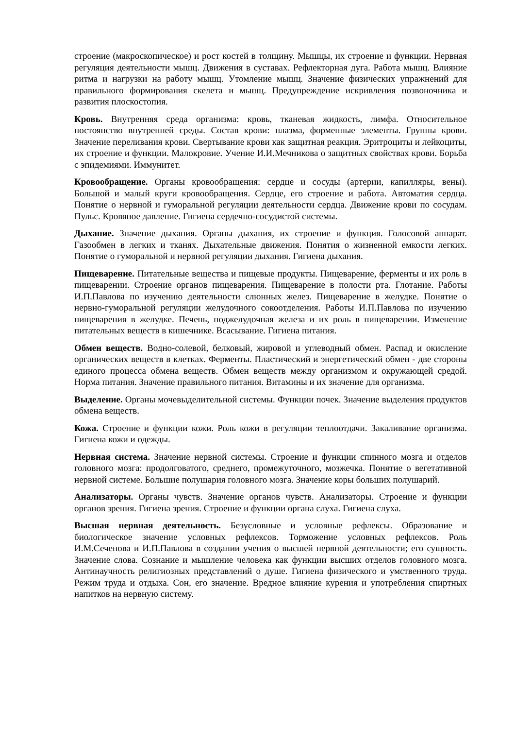строение (макроскопическое) и рост костей в толщину. Мышцы, их строение и функции. Нервная регуляция деятельности мышц. Движения в суставах. Рефлекторная дуга. Работа мышц. Влияние ритма и нагрузки на работу мышц. Утомление мышц. Значение физических упражнений для правильного формирования скелета и мышц. Предупреждение искривления позвоночника и развития плоскостопия.
Кровь. Внутренняя среда организма: кровь, тканевая жидкость, лимфа. Относительное постоянство внутренней среды. Состав крови: плазма, форменные элементы. Группы крови. Значение переливания крови. Свертывание крови как защитная реакция. Эритроциты и лейкоциты, их строение и функции. Малокровие. Учение И.И.Мечникова о защитных свойствах крови. Борьба с эпидемиями. Иммунитет.
Кровообращение. Органы кровообращения: сердце и сосуды (артерии, капилляры, вены). Большой и малый круги кровообращения. Сердце, его строение и работа. Автоматия сердца. Понятие о нервной и гуморальной регуляции деятельности сердца. Движение крови по сосудам. Пульс. Кровяное давление. Гигиена сердечно-сосудистой системы.
Дыхание. Значение дыхания. Органы дыхания, их строение и функция. Голосовой аппарат. Газообмен в легких и тканях. Дыхательные движения. Понятия о жизненной емкости легких. Понятие о гуморальной и нервной регуляции дыхания. Гигиена дыхания.
Пищеварение. Питательные вещества и пищевые продукты. Пищеварение, ферменты и их роль в пищеварении. Строение органов пищеварения. Пищеварение в полости рта. Глотание. Работы И.П.Павлова по изучению деятельности слюнных желез. Пищеварение в желудке. Понятие о нервно-гуморальной регуляции желудочного сокоотделения. Работы И.П.Павлова по изучению пищеварения в желудке. Печень, поджелудочная железа и их роль в пищеварении. Изменение питательных веществ в кишечнике. Всасывание. Гигиена питания.
Обмен веществ. Водно-солевой, белковый, жировой и углеводный обмен. Распад и окисление органических веществ в клетках. Ферменты. Пластический и энергетический обмен - две стороны единого процесса обмена веществ. Обмен веществ между организмом и окружающей средой. Норма питания. Значение правильного питания. Витамины и их значение для организма.
Выделение. Органы мочевыделительной системы. Функции почек. Значение выделения продуктов обмена веществ.
Кожа. Строение и функции кожи. Роль кожи в регуляции теплоотдачи. Закаливание организма. Гигиена кожи и одежды.
Нервная система. Значение нервной системы. Строение и функции спинного мозга и отделов головного мозга: продолговатого, среднего, промежуточного, мозжечка. Понятие о вегетативной нервной системе. Большие полушария головного мозга. Значение коры больших полушарий.
Анализаторы. Органы чувств. Значение органов чувств. Анализаторы. Строение и функции органов зрения. Гигиена зрения. Строение и функции органа слуха. Гигиена слуха.
Высшая нервная деятельность. Безусловные и условные рефлексы. Образование и биологическое значение условных рефлексов. Торможение условных рефлексов. Роль И.М.Сеченова и И.П.Павлова в создании учения о высшей нервной деятельности; его сущность. Значение слова. Сознание и мышление человека как функции высших отделов головного мозга. Антинаучность религиозных представлений о душе. Гигиена физического и умственного труда. Режим труда и отдыха. Сон, его значение. Вредное влияние курения и употребления спиртных напитков на нервную систему.